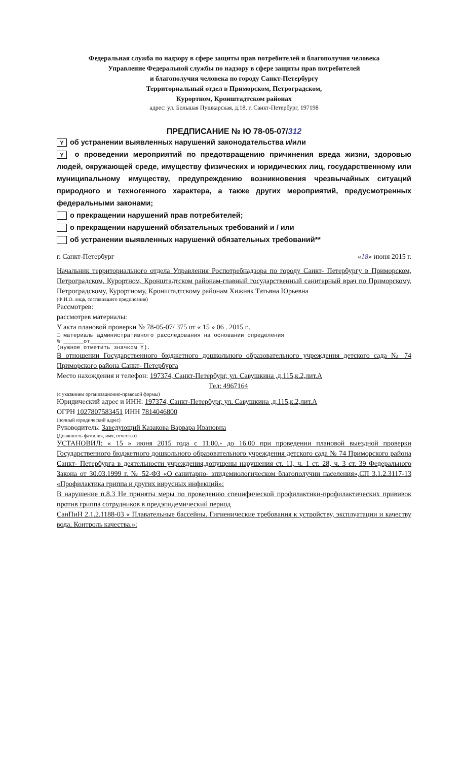Федеральная служба по надзору в сфере защиты прав потребителей и благополучия человека
Управление Федеральной службы по надзору в сфере защиты прав потребителей
и благополучия человека по городу Санкт-Петербургу
Территориальный отдел в Приморском, Петроградском,
Курортном, Кронштадтском районах
адрес: ул. Большая Пушкарская, д.18, г. Санкт-Петербург, 197198
ПРЕДПИСАНИЕ № Ю 78-05-07/312
Yоб устранении выявленных нарушений законодательства и/или
Y о проведении мероприятий по предотвращению причинения вреда жизни, здоровью людей, окружающей среде, имуществу физических и юридических лиц, государственному или муниципальному имуществу, предупреждению возникновения чрезвычайных ситуаций природного и техногенного характера, а также других мероприятий, предусмотренных федеральными законами;
о прекращении нарушений прав потребителей;
о прекращении нарушений обязательных требований и / или
об устранении выявленных нарушений обязательных требований**
г. Санкт-Петербург «18» июня 2015 г.
Начальник территориального отдела Управления Роспотребнадзора по городу Санкт- Петербургу в Приморском, Петроградском, Курортном, Кронштадтском районам-главный государственный санитарный врач по Приморскому, Петроградскому, Курортному, Кронштадтскому районам Хижняк Татьяна Юрьевна
(Ф.И.О. лица, составившего предписание)
Рассмотрев:
рассмотрев материалы:
Y акта плановой проверки № 78-05-07/ 375 от « 15 » 06 . 2015 г.,
□ материалы административного расследования на основании определения
№ ______от________________
(нужное отметить значком Y).
В отношении Государственного бюджетного дошкольного образовательного учреждения детского сада № 74 Приморского района Санкт- Петербурга
Место нахождения и телефон: 197374, Санкт-Петербург, ул. Савушкина ,д.115,к.2,лит.А
Тел: 4967164
(с указанием организационно-правовой формы)
Юридический адрес и ИНН: 197374, Санкт-Петербург, ул. Савушкина ,д.115,к.2,лит.А
ОГРН 1027807583451 ИНН 7814046800
(полный юридический адрес)
Руководитель: Заведующий Казакова Варвара Ивановна
(Должность фамилия, имя, отчество)
УСТАНОВИЛ: « 15 » июня 2015 года с 11.00.- до 16.00 при проведении плановой выездной проверки Государственного бюджетного дошкольного образовательного учреждения детского сада № 74 Приморского района Санкт- Петербурга в деятельности учреждения,допущены нарушения ст. 11, ч. 1 ст. 28, ч. 3 ст. 39 Федерального Закона от 30.03.1999 г. № 52-ФЗ «О санитарно- эпидемиологическом благополучии населения»,СП 3.1.2.3117-13 «Профилактика гриппа и других вирусных инфекций»:
В нарушение п.8.3 Не приняты меры по проведению специфической профилактики-профилактических прививок против гриппа сотрудников в предэпидемический период
СанПиН 2.1.2.1188-03 « Плавательные бассейны. Гигиенические требования к устройству, эксплуатации и качеству вода. Контроль качества.»: